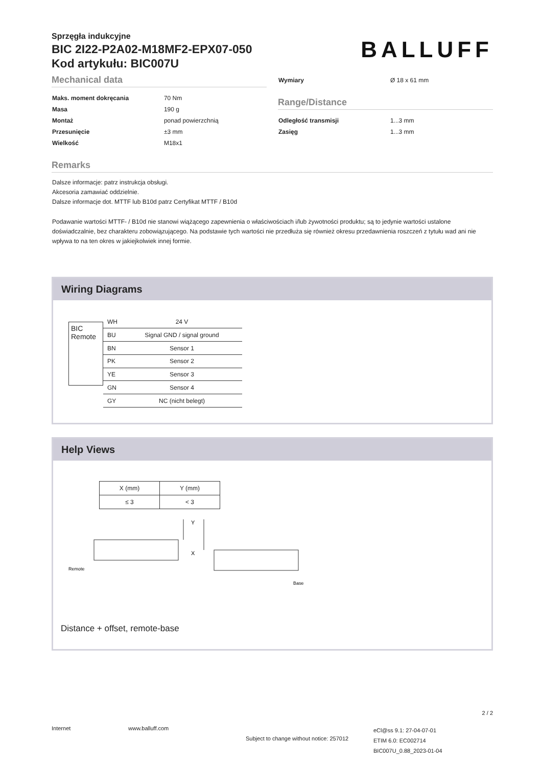Sprzęgła indukcyjne
BIC 2I22-P2A02-M18MF2-EPX07-050
Kod artykułu: BIC007U
BALLUFF
Mechanical data
| Maks. moment dokręcania | 70 Nm |
| Masa | 190 g |
| Montaż | ponad powierzchnią |
| Przesunięcie | ±3 mm |
| Wielkość | M18x1 |
| Wymiary | Ø 18 x 61 mm |
Range/Distance
| Odległość transmisji | 1...3 mm |
| Zasięg | 1...3 mm |
Remarks
Dalsze informacje: patrz instrukcja obsługi.
Akcesoria zamawiać oddzielnie.
Dalsze informacje dot. MTTF lub B10d patrz Certyfikat MTTF / B10d
Podawanie wartości MTTF- / B10d nie stanowi wiążącego zapewnienia o właściwościach i/lub żywotności produktu; są to jedynie wartości ustalone doświadczalnie, bez charakteru zobowiązującego. Na podstawie tych wartości nie przedłuża się również okresu przedawnienia roszczeń z tytułu wad ani nie wpływa to na ten okres w jakiejkolwiek innej formie.
Wiring Diagrams
BIC Remote
| WH | 24 V |
| BU | Signal GND / signal ground |
| BN | Sensor 1 |
| PK | Sensor 2 |
| YE | Sensor 3 |
| GN | Sensor 4 |
| GY | NC (nicht belegt) |
Help Views
| X (mm) | Y (mm) |
| ≤ 3 | < 3 |
Y
Remote
Base
X
Distance + offset, remote-base
2 / 2
Internet www.balluff.com
Subject to change without notice: 257012
eCl@ss 9.1: 27-04-07-01
ETIM 6.0: EC002714
BIC007U_0.88_2023-01-04